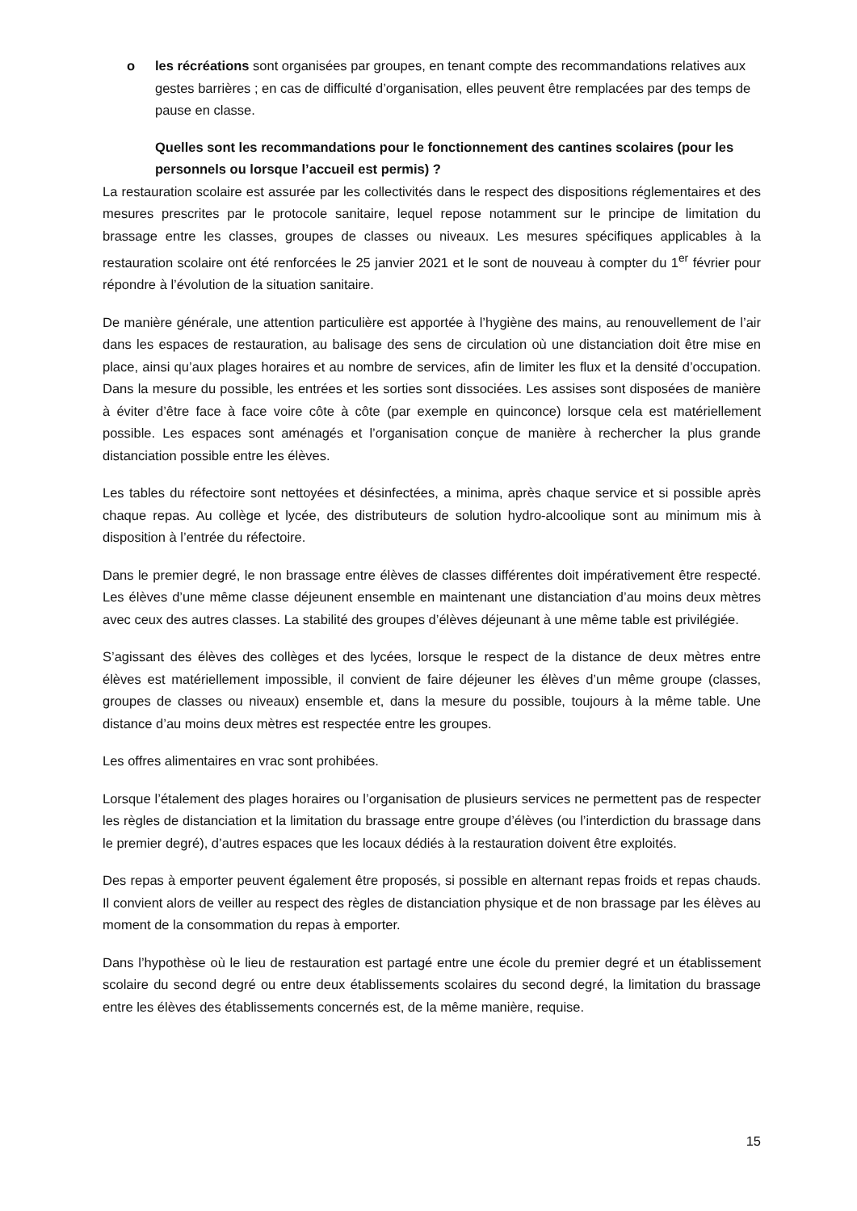o les récréations sont organisées par groupes, en tenant compte des recommandations relatives aux gestes barrières ; en cas de difficulté d’organisation, elles peuvent être remplacées par des temps de pause en classe.
Quelles sont les recommandations pour le fonctionnement des cantines scolaires (pour les personnels ou lorsque l’accueil est permis) ?
La restauration scolaire est assurée par les collectivités dans le respect des dispositions réglementaires et des mesures prescrites par le protocole sanitaire, lequel repose notamment sur le principe de limitation du brassage entre les classes, groupes de classes ou niveaux. Les mesures spécifiques applicables à la restauration scolaire ont été renforcées le 25 janvier 2021 et le sont de nouveau à compter du 1<sup>er</sup> février pour répondre à l’évolution de la situation sanitaire.
De manière générale, une attention particulière est apportée à l’hygiène des mains, au renouvellement de l’air dans les espaces de restauration, au balisage des sens de circulation où une distanciation doit être mise en place, ainsi qu’aux plages horaires et au nombre de services, afin de limiter les flux et la densité d’occupation. Dans la mesure du possible, les entrées et les sorties sont dissociées. Les assises sont disposées de manière à éviter d’être face à face voire côte à côte (par exemple en quinconce) lorsque cela est matériellement possible. Les espaces sont aménagés et l’organisation conçue de manière à rechercher la plus grande distanciation possible entre les élèves.
Les tables du réfectoire sont nettoyées et désinfectées, a minima, après chaque service et si possible après chaque repas. Au collège et lycée, des distributeurs de solution hydro-alcoolique sont au minimum mis à disposition à l’entrée du réfectoire.
Dans le premier degré, le non brassage entre élèves de classes différentes doit impérativement être respecté. Les élèves d’une même classe déjeunent ensemble en maintenant une distanciation d’au moins deux mètres avec ceux des autres classes. La stabilité des groupes d’élèves déjeunant à une même table est privilégiée.
S’agissant des élèves des collèges et des lycées, lorsque le respect de la distance de deux mètres entre élèves est matériellement impossible, il convient de faire déjeuner les élèves d’un même groupe (classes, groupes de classes ou niveaux) ensemble et, dans la mesure du possible, toujours à la même table. Une distance d’au moins deux mètres est respectée entre les groupes.
Les offres alimentaires en vrac sont prohibées.
Lorsque l’étalement des plages horaires ou l’organisation de plusieurs services ne permettent pas de respecter les règles de distanciation et la limitation du brassage entre groupe d’élèves (ou l’interdiction du brassage dans le premier degré), d’autres espaces que les locaux dédiés à la restauration doivent être exploités.
Des repas à emporter peuvent également être proposés, si possible en alternant repas froids et repas chauds. Il convient alors de veiller au respect des règles de distanciation physique et de non brassage par les élèves au moment de la consommation du repas à emporter.
Dans l’hypothèse où le lieu de restauration est partagé entre une école du premier degré et un établissement scolaire du second degré ou entre deux établissements scolaires du second degré, la limitation du brassage entre les élèves des établissements concernés est, de la même manière, requise.
15